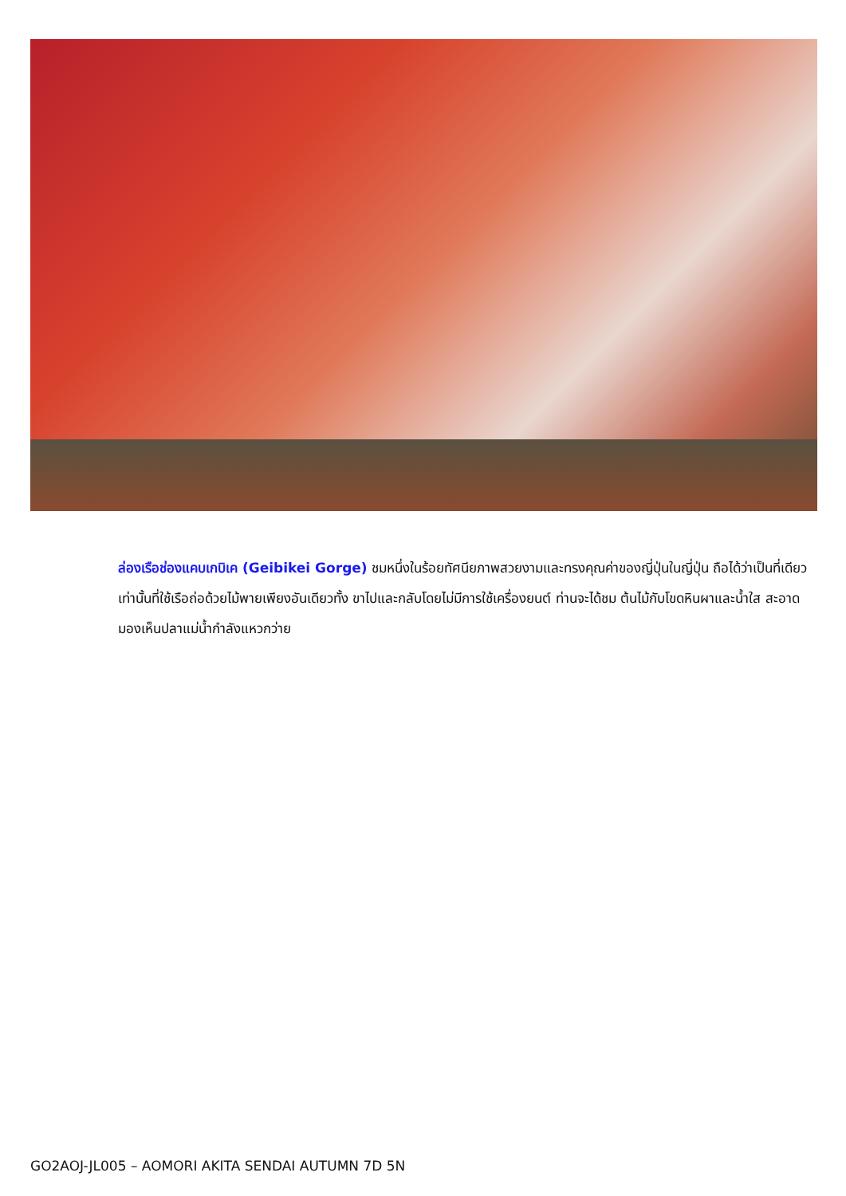ล่องเรือช่องแคบเกบิเค (Geibikei Gorge) ชมหนึ่งในร้อยทัศนียภาพสวยงามและทรงคุณค่าของญี่ปุ่นในญี่ปุ่น ถือได้ว่าเป็นที่เดียวเท่านั้นที่ใช้เรือถ่อด้วยไม้พายเพียงอันเดียวทั้ง ขาไปและกลับโดยไม่มีการใช้เครื่องยนต์ ท่านจะได้ชม ต้นไม้กับโขดหินผาและน้ำใส สะอาดมองเห็นปลาแม่น้ำกำลังแหวกว่าย
GO2AOJ-JL005 – AOMORI AKITA SENDAI AUTUMN 7D 5N